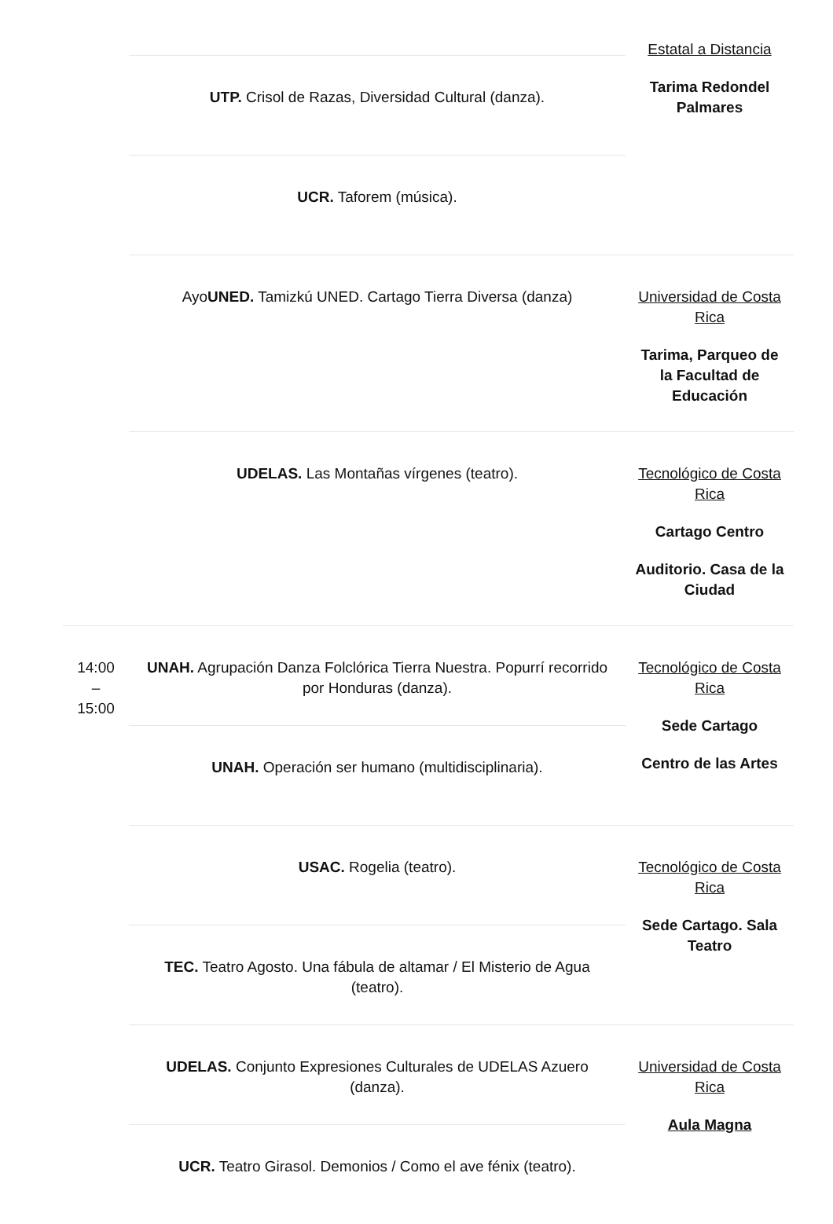| | | Estatal a Distancia Tarima Redondel Palmares |
| | UTP. Crisol de Razas, Diversidad Cultural (danza). | |
| | UCR. Taforem (música). | |
| | Ayo UNED. Tamizkú UNED. Cartago Tierra Diversa (danza) | Universidad de Costa Rica Tarima, Parqueo de la Facultad de Educación |
| | UDELAS. Las Montañas vírgenes (teatro). | Tecnológico de Costa Rica Cartago Centro Auditorio. Casa de la Ciudad |
| 14:00 – 15:00 | UNAH. Agrupación Danza Folclórica Tierra Nuestra. Popurrí recorrido por Honduras (danza). | Tecnológico de Costa Rica Sede Cartago Centro de las Artes |
| | UNAH. Operación ser humano (multidisciplinaria). | |
| | USAC. Rogelia (teatro). | Tecnológico de Costa Rica Sede Cartago. Sala Teatro |
| | TEC. Teatro Agosto. Una fábula de altamar / El Misterio de Agua (teatro). | |
| | UDELAS. Conjunto Expresiones Culturales de UDELAS Azuero (danza). | Universidad de Costa Rica Aula Magna |
| | UCR. Teatro Girasol. Demonios / Como el ave fénix (teatro). | |